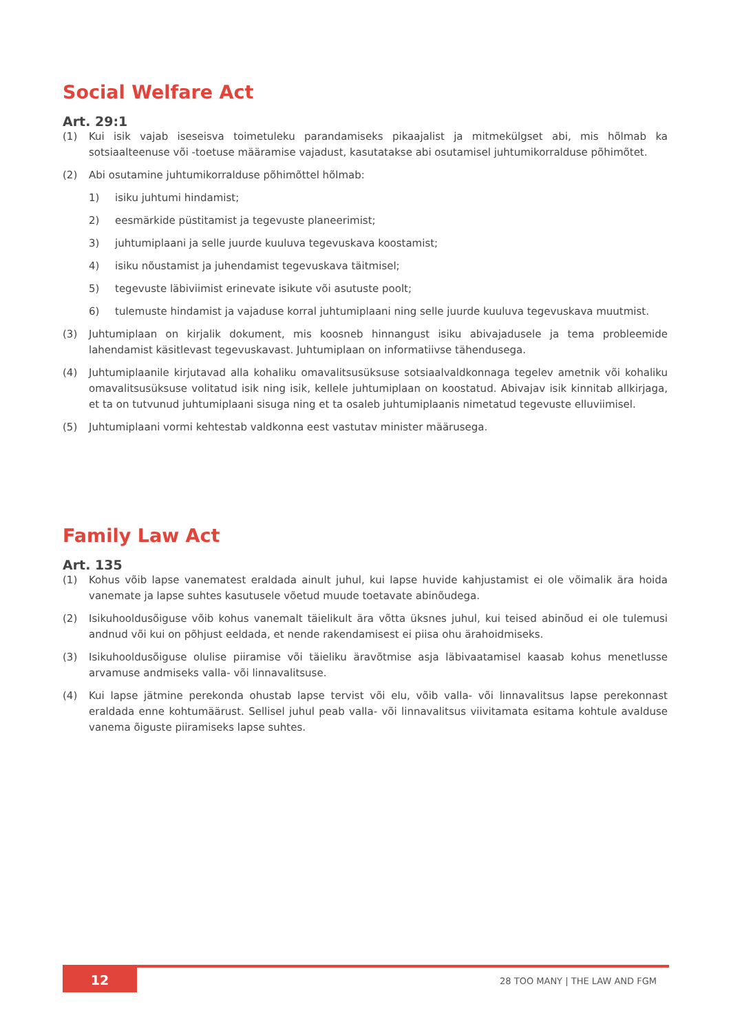Social Welfare Act
Art. 29:1
(1) Kui isik vajab iseseisva toimetuleku parandamiseks pikaajalist ja mitmekülgset abi, mis hõlmab ka sotsiaalteenuse või -toetuse määramise vajadust, kasutatakse abi osutamisel juhtumikorralduse põhimõtet.
(2) Abi osutamine juhtumikorralduse põhimõttel hõlmab:
1) isiku juhtumi hindamist;
2) eesmärkide püstitamist ja tegevuste planeerimist;
3) juhtumiplaani ja selle juurde kuuluva tegevuskava koostamist;
4) isiku nõustamist ja juhendamist tegevuskava täitmisel;
5) tegevuste läbiviimist erinevate isikute või asutuste poolt;
6) tulemuste hindamist ja vajaduse korral juhtumiplaani ning selle juurde kuuluva tegevuskava muutmist.
(3) Juhtumiplaan on kirjalik dokument, mis koosneb hinnangust isiku abivajadusele ja tema probleemide lahendamist käsitlevast tegevuskavast. Juhtumiplaan on informatiivse tähendusega.
(4) Juhtumiplaanile kirjutavad alla kohaliku omavalitsusüksuse sotsiaalvaldkonnaga tegelev ametnik või kohaliku omavalitsusüksuse volitatud isik ning isik, kellele juhtumiplaan on koostatud. Abivajav isik kinnitab allkirjaga, et ta on tutvunud juhtumiplaani sisuga ning et ta osaleb juhtumiplaanis nimetatud tegevuste elluviimisel.
(5) Juhtumiplaani vormi kehtestab valdkonna eest vastutav minister määrusega.
Family Law Act
Art. 135
(1) Kohus võib lapse vanematest eraldada ainult juhul, kui lapse huvide kahjustamist ei ole võimalik ära hoida vanemate ja lapse suhtes kasutusele võetud muude toetavate abinõudega.
(2) Isikuhooldusõiguse võib kohus vanemalt täielikult ära võtta üksnes juhul, kui teised abinõud ei ole tulemusi andnud või kui on põhjust eeldada, et nende rakendamisest ei piisa ohu ärahoidmiseks.
(3) Isikuhooldusõiguse olulise piiramise või täieliku äravõtmise asja läbivaatamisel kaasab kohus menetlusse arvamuse andmiseks valla- või linnavalitsuse.
(4) Kui lapse jätmine perekonda ohustab lapse tervist või elu, võib valla- või linnavalitsus lapse perekonnast eraldada enne kohtumäärust. Sellisel juhul peab valla- või linnavalitsus viivitamata esitama kohtule avalduse vanema õiguste piiramiseks lapse suhtes.
12 28 TOO MANY | THE LAW AND FGM